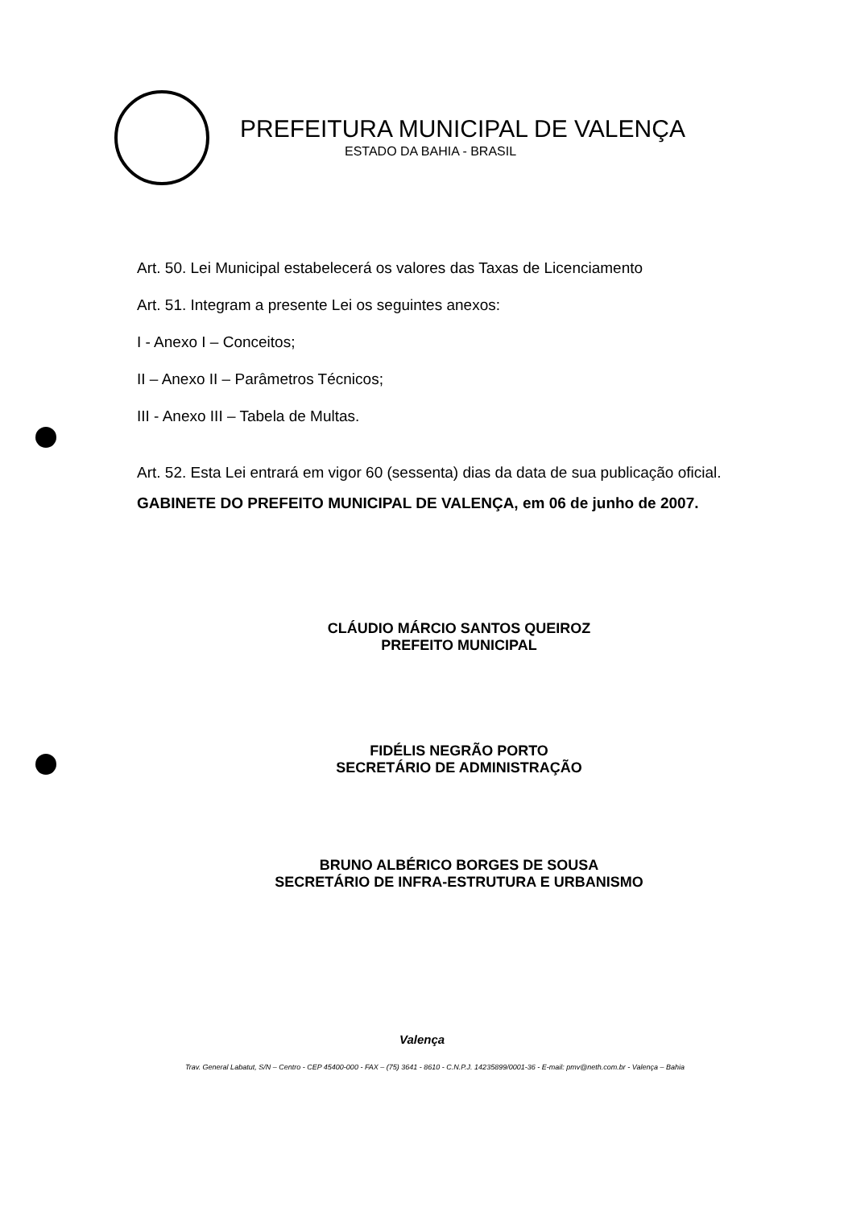PREFEITURA MUNICIPAL DE VALENÇA
ESTADO DA BAHIA - BRASIL
Art. 50. Lei Municipal estabelecerá os valores das Taxas de Licenciamento
Art. 51. Integram a presente Lei os seguintes anexos:
I - Anexo I – Conceitos;
II – Anexo II – Parâmetros Técnicos;
III - Anexo III – Tabela de Multas.
Art. 52. Esta Lei entrará em vigor 60 (sessenta) dias da data de sua publicação oficial.
GABINETE DO PREFEITO MUNICIPAL DE VALENÇA, em 06 de junho de 2007.
CLÁUDIO MÁRCIO SANTOS QUEIROZ
PREFEITO MUNICIPAL
FIDÉLIS NEGRÃO PORTO
SECRETÁRIO DE ADMINISTRAÇÃO
BRUNO ALBÉRICO BORGES DE SOUSA
SECRETÁRIO DE INFRA-ESTRUTURA E URBANISMO
Valença
Trav. General Labatut, S/N – Centro - CEP 45400-000 - FAX – (75) 3641 - 8610 - C.N.P.J. 14235899/0001-36 - E-mail: pmv@neth.com.br - Valença – Bahia